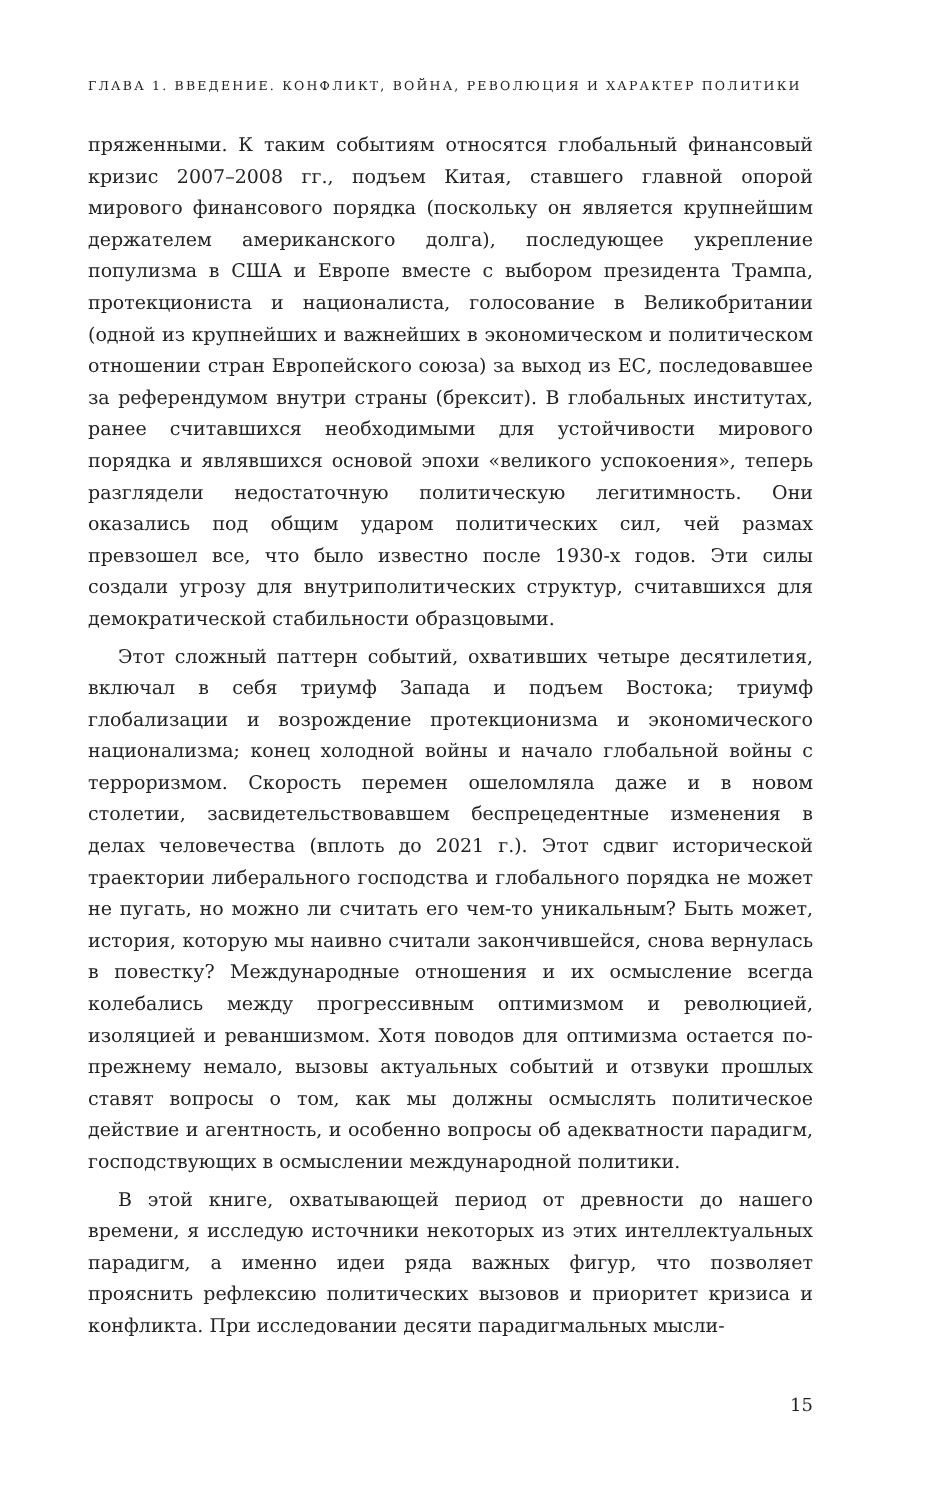ГЛАВА 1. ВВЕДЕНИЕ. КОНФЛИКТ, ВОЙНА, РЕВОЛЮЦИЯ И ХАРАКТЕР ПОЛИТИКИ
пряженными. К таким событиям относятся глобальный финансовый кризис 2007–2008 гг., подъем Китая, ставшего главной опорой мирового финансового порядка (поскольку он является крупнейшим держателем американского долга), последующее укрепление популизма в США и Европе вместе с выбором президента Трампа, протекциониста и националиста, голосование в Великобритании (одной из крупнейших и важнейших в экономическом и политическом отношении стран Европейского союза) за выход из ЕС, последовавшее за референдумом внутри страны (брексит). В глобальных институтах, ранее считавшихся необходимыми для устойчивости мирового порядка и являвшихся основой эпохи «великого успокоения», теперь разглядели недостаточную политическую легитимность. Они оказались под общим ударом политических сил, чей размах превзошел все, что было известно после 1930-х годов. Эти силы создали угрозу для внутриполитических структур, считавшихся для демократической стабильности образцовыми.
Этот сложный паттерн событий, охвативших четыре десятилетия, включал в себя триумф Запада и подъем Востока; триумф глобализации и возрождение протекционизма и экономического национализма; конец холодной войны и начало глобальной войны с терроризмом. Скорость перемен ошеломляла даже и в новом столетии, засвидетельствовавшем беспрецедентные изменения в делах человечества (вплоть до 2021 г.). Этот сдвиг исторической траектории либерального господства и глобального порядка не может не пугать, но можно ли считать его чем-то уникальным? Быть может, история, которую мы наивно считали закончившейся, снова вернулась в повестку? Международные отношения и их осмысление всегда колебались между прогрессивным оптимизмом и революцией, изоляцией и реваншизмом. Хотя поводов для оптимизма остается по-прежнему немало, вызовы актуальных событий и отзвуки прошлых ставят вопросы о том, как мы должны осмыслять политическое действие и агентность, и особенно вопросы об адекватности парадигм, господствующих в осмыслении международной политики.
В этой книге, охватывающей период от древности до нашего времени, я исследую источники некоторых из этих интеллектуальных парадигм, а именно идеи ряда важных фигур, что позволяет прояснить рефлексию политических вызовов и приоритет кризиса и конфликта. При исследовании десяти парадигмальных мысли-
15